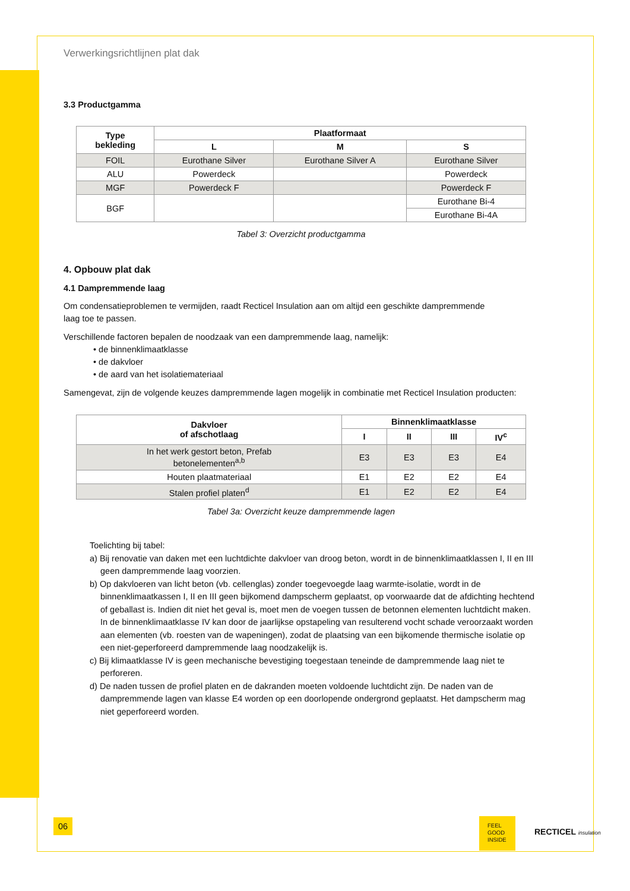Verwerkingsrichtlijnen plat dak
3.3 Productgamma
| Type bekleding | Plaatformaat | | |
| --- | --- | --- | --- |
| | L | M | S |
| FOIL | Eurothane Silver | Eurothane Silver A | Eurothane Silver |
| ALU | Powerdeck | | Powerdeck |
| MGF | Powerdeck F | | Powerdeck F |
| BGF | | | Eurothane Bi-4 |
| | | | Eurothane Bi-4A |
Tabel 3: Overzicht productgamma
4. Opbouw plat dak
4.1 Dampremmende laag
Om condensatieproblemen te vermijden, raadt Recticel Insulation aan om altijd een geschikte dampremmende
laag toe te passen.
Verschillende factoren bepalen de noodzaak van een dampremmende laag, namelijk:
• de binnenklimaatklasse
• de dakvloer
• de aard van het isolatiemateriaal
Samengevat, zijn de volgende keuzes dampremmende lagen mogelijk in combinatie met Recticel Insulation producten:
| Dakvloer of afschotlaag | Binnenklimaatklasse | | | |
| --- | --- | --- | --- | --- |
| | I | II | III | IV<sup>c</sup> |
| In het werk gestort beton, Prefab betonelementen<sup>a,b</sup> | E3 | E3 | E3 | E4 |
| Houten plaatmateriaal | E1 | E2 | E2 | E4 |
| Stalen profiel platen<sup>d</sup> | E1 | E2 | E2 | E4 |
Tabel 3a: Overzicht keuze dampremmende lagen
Toelichting bij tabel:
a) Bij renovatie van daken met een luchtdichte dakvloer van droog beton, wordt in de binnenklimaatklassen I, II en III geen dampremmende laag voorzien.
b) Op dakvloeren van licht beton (vb. cellenglas) zonder toegevoegde laag warmte-isolatie, wordt in de binnenklimaatkassen I, II en III geen bijkomend dampscherm geplaatst, op voorwaarde dat de afdichting hechtend of geballast is. Indien dit niet het geval is, moet men de voegen tussen de betonnen elementen luchtdicht maken. In de binnenklimaatklasse IV kan door de jaarlijkse opstapeling van resulterend vocht schade veroorzaakt worden aan elementen (vb. roesten van de wapeningen), zodat de plaatsing van een bijkomende thermische isolatie op een niet-geperforeerd dampremmende laag noodzakelijk is.
c) Bij klimaatklasse IV is geen mechanische bevestiging toegestaan teneinde de dampremmende laag niet te perforeren.
d) De naden tussen de profiel platen en de dakranden moeten voldoende luchtdicht zijn. De naden van de dampremmende lagen van klasse E4 worden op een doorlopende ondergrond geplaatst. Het dampscherm mag niet geperforeerd worden.
06
FEEL
GOOD
INSIDE
RECTICEL insulation